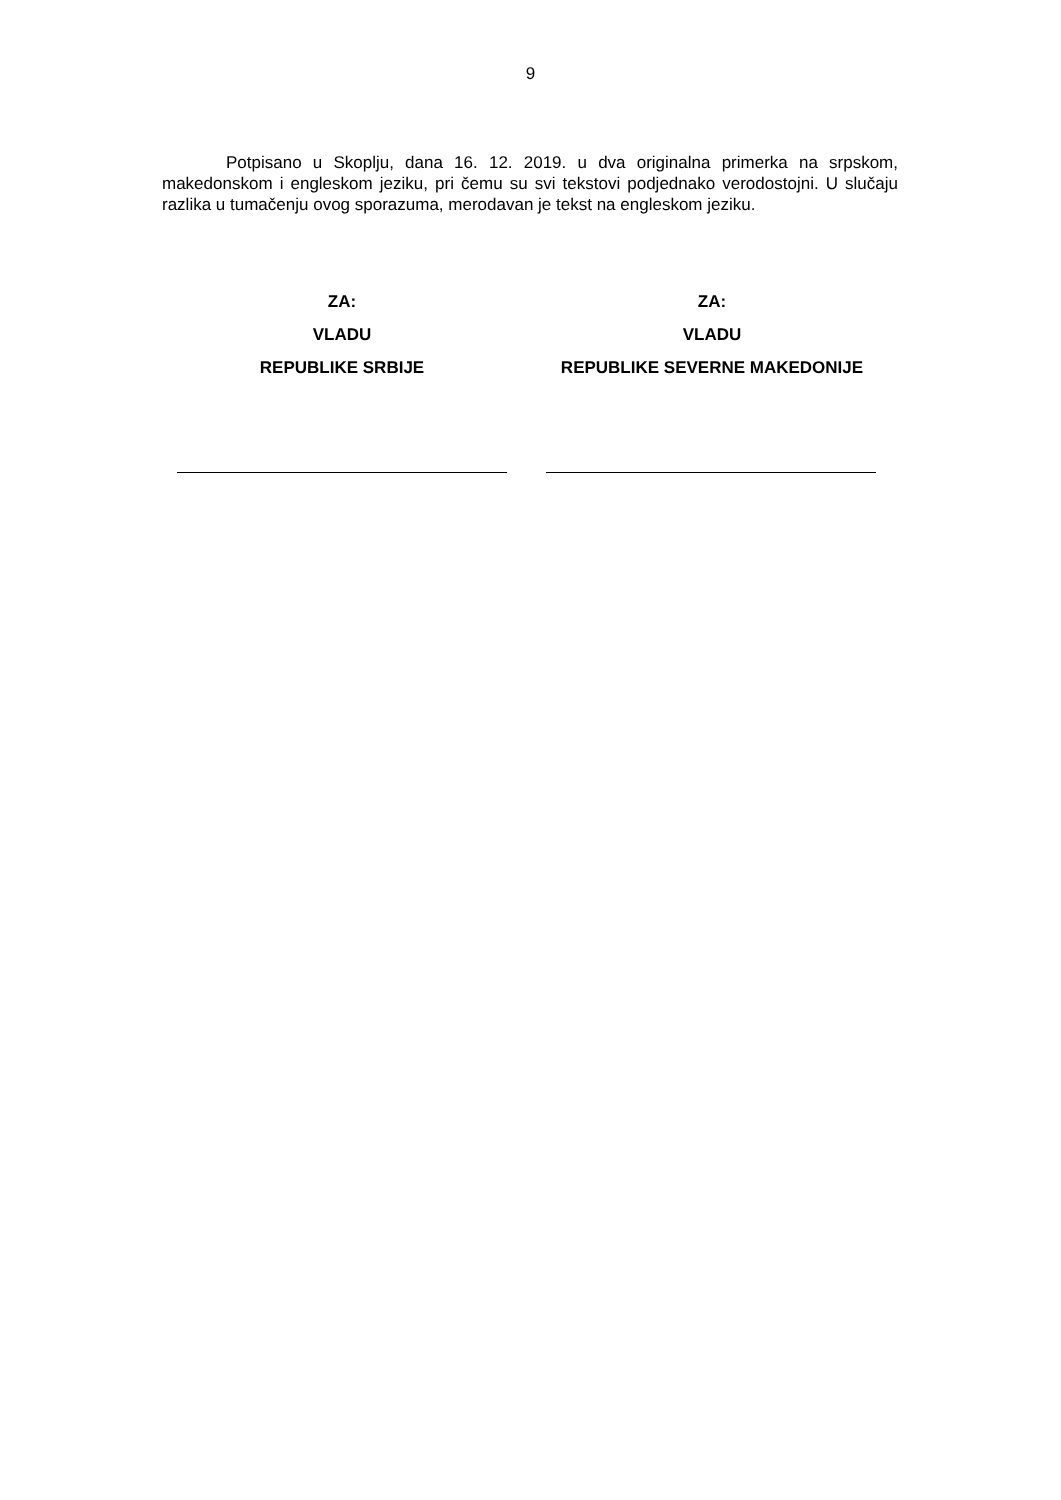9
Potpisano u Skoplju, dana 16. 12. 2019. u dva originalna primerka na srpskom, makedonskom i engleskom jeziku, pri čemu su svi tekstovi podjednako verodostojni. U slučaju razlika u tumačenju ovog sporazuma, merodavan je tekst na engleskom jeziku.
ZA:
VLADU
REPUBLIKE SRBIJE
ZA:
VLADU
REPUBLIKE SEVERNE MAKEDONIJE